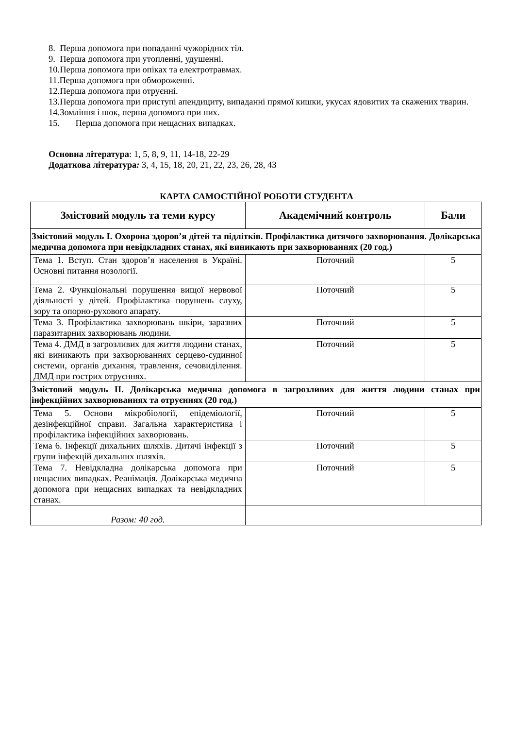8. Перша допомога при попаданні чужорідних тіл.
9. Перша допомога при утопленні, удушенні.
10.Перша допомога при опіках та електротравмах.
11.Перша допомога при обмороженні.
12.Перша допомога при отруєнні.
13.Перша допомога при приступі апендициту, випаданні прямої кишки, укусах ядовитих та скажених тварин.
14.Зомління і шок, перша допомога при них.
15. Перша допомога при нещасних випадках.
Основна література: 1, 5, 8, 9, 11, 14-18, 22-29
Додаткова література: 3, 4, 15, 18, 20, 21, 22, 23, 26, 28, 43
КАРТА САМОСТІЙНОЇ РОБОТИ СТУДЕНТА
| Змістовий модуль та теми курсу | Академічний контроль | Бали |
| --- | --- | --- |
| Змістовий модуль І. Охорона здоров’я дітей та підлітків. Профілактика дитячого захворювання. Долікарська медична допомога при невідкладних станах, які виникають при захворюваннях (20 год.) | | |
| Тема 1. Вступ. Стан здоров’я населення в Україні. Основні питання нозології. | Поточний | 5 |
| Тема 2. Функціональні порушення вищої нервової діяльності у дітей. Профілактика порушень слуху, зору та опорно-рухового апарату. | Поточний | 5 |
| Тема 3. Профілактика захворювань шкіри, заразних паразитарних захворювань людини. | Поточний | 5 |
| Тема 4. ДМД в загрозливих для життя людини станах, які виникають при захворюваннях серцево-судинної системи, органів дихання, травлення, сечовиділення. ДМД при гострих отруєннях. | Поточний | 5 |
| Змістовий модуль ІІ. Долікарська медична допомога в загрозливих для життя людини станах при інфекційних захворюваннях та отруєннях (20 год.) | | |
| Тема 5. Основи мікробіології, епідеміології, дезінфекційної справи. Загальна характеристика і профілактика інфекційних захворювань. | Поточний | 5 |
| Тема 6. Інфекції дихальних шляхів. Дитячі інфекції з групи інфекцій дихальних шляхів. | Поточний | 5 |
| Тема 7. Невідкладна долікарська допомога при нещасних випадках. Реанімація. Долікарська медична допомога при нещасних випадках та невідкладних станах. | Поточний | 5 |
| Разом: 40 год. | | |